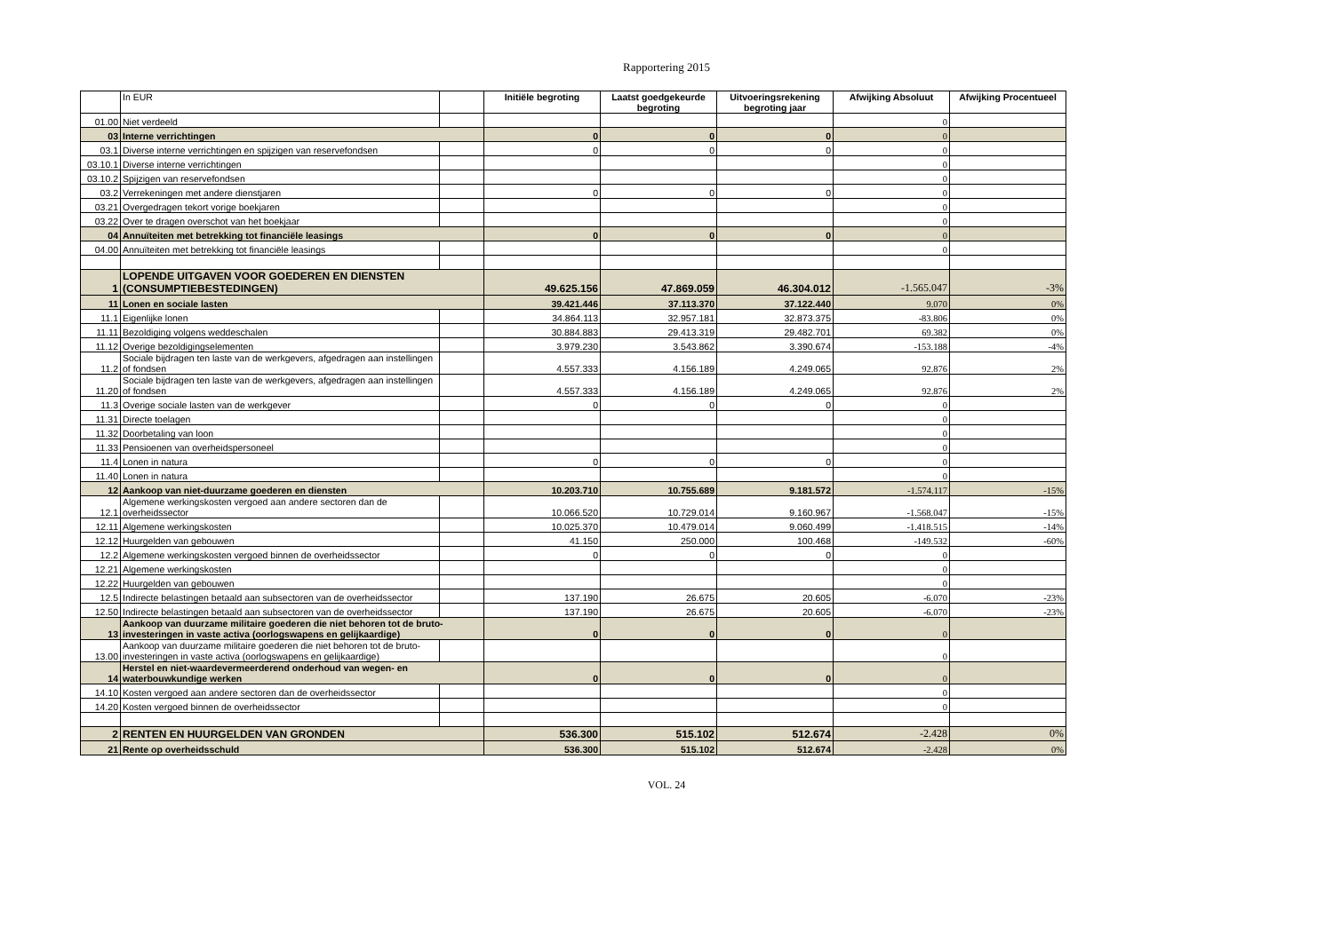Rapportering 2015
| | In EUR | | Initiële begroting | Laatst goedgekeurde begroting | Uitvoeringsrekening begroting jaar | Afwijking Absoluut | Afwijking Procentueel |
| --- | --- | --- | --- | --- | --- | --- | --- |
| 01.00 | Niet verdeeld | | | | | 0 | |
| 03 | Interne verrichtingen | | 0 | 0 | 0 | 0 | |
| 03.1 | Diverse interne verrichtingen en spijzigen van reservefondsen | | 0 | 0 | 0 | 0 | |
| 03.10.1 | Diverse interne verrichtingen | | | | | 0 | |
| 03.10.2 | Spijzigen van reservefondsen | | | | | 0 | |
| 03.2 | Verrekeningen met andere dienstjaren | | 0 | 0 | 0 | 0 | |
| 03.21 | Overgedragen tekort vorige boekjaren | | | | | 0 | |
| 03.22 | Over te dragen overschot van het boekjaar | | | | | 0 | |
| 04 | Annuïteiten met betrekking tot financiële leasings | | 0 | 0 | 0 | 0 | |
| 04.00 | Annuïteiten met betrekking tot financiële leasings | | | | | 0 | |
| 1 | LOPENDE UITGAVEN VOOR GOEDEREN EN DIENSTEN (CONSUMPTIEBESTEDINGEN) | | 49.625.156 | 47.869.059 | 46.304.012 | -1.565.047 | -3% |
| 11 | Lonen en sociale lasten | | 39.421.446 | 37.113.370 | 37.122.440 | 9.070 | 0% |
| 11.1 | Eigenlijke lonen | | 34.864.113 | 32.957.181 | 32.873.375 | -83.806 | 0% |
| 11.11 | Bezoldiging volgens weddeschalen | | 30.884.883 | 29.413.319 | 29.482.701 | 69.382 | 0% |
| 11.12 | Overige bezoldigingselementen | | 3.979.230 | 3.543.862 | 3.390.674 | -153.188 | -4% |
| 11.2 | Sociale bijdragen ten laste van de werkgevers, afgedragen aan instellingen of fondsen | | 4.557.333 | 4.156.189 | 4.249.065 | 92.876 | 2% |
| 11.20 | Sociale bijdragen ten laste van de werkgevers, afgedragen aan instellingen of fondsen | | 4.557.333 | 4.156.189 | 4.249.065 | 92.876 | 2% |
| 11.3 | Overige sociale lasten van de werkgever | | 0 | 0 | 0 | 0 | |
| 11.31 | Directe toelagen | | | | | 0 | |
| 11.32 | Doorbetaling van loon | | | | | 0 | |
| 11.33 | Pensioenen van overheidspersoneel | | | | | 0 | |
| 11.4 | Lonen in natura | | 0 | 0 | 0 | 0 | |
| 11.40 | Lonen in natura | | | | | 0 | |
| 12 | Aankoop van niet-duurzame goederen en diensten | | 10.203.710 | 10.755.689 | 9.181.572 | -1.574.117 | -15% |
| 12.1 | Algemene werkingskosten vergoed aan andere sectoren dan de overheidssector | | 10.066.520 | 10.729.014 | 9.160.967 | -1.568.047 | -15% |
| 12.11 | Algemene werkingskosten | | 10.025.370 | 10.479.014 | 9.060.499 | -1.418.515 | -14% |
| 12.12 | Huurgelden van gebouwen | | 41.150 | 250.000 | 100.468 | -149.532 | -60% |
| 12.2 | Algemene werkingskosten vergoed binnen de overheidssector | | 0 | 0 | 0 | 0 | |
| 12.21 | Algemene werkingskosten | | | | | 0 | |
| 12.22 | Huurgelden van gebouwen | | | | | 0 | |
| 12.5 | Indirecte belastingen betaald aan subsectoren van de overheidssector | | 137.190 | 26.675 | 20.605 | -6.070 | -23% |
| 12.50 | Indirecte belastingen betaald aan subsectoren van de overheidssector | | 137.190 | 26.675 | 20.605 | -6.070 | -23% |
| 13 | Aankoop van duurzame militaire goederen die niet behoren tot de bruto-investeringen in vaste activa (oorlogswapens en gelijkaardige) | | 0 | 0 | 0 | 0 | |
| 13.00 | Aankoop van duurzame militaire goederen die niet behoren tot de bruto-investeringen in vaste activa (oorlogswapens en gelijkaardige) | | | | | 0 | |
| 14 | Herstel en niet-waardevermeerderend onderhoud van wegen- en waterbouwkundige werken | | 0 | 0 | 0 | 0 | |
| 14.10 | Kosten vergoed aan andere sectoren dan de overheidssector | | | | | 0 | |
| 14.20 | Kosten vergoed binnen de overheidssector | | | | | 0 | |
| 2 | RENTEN EN HUURGELDEN VAN GRONDEN | | 536.300 | 515.102 | 512.674 | -2.428 | 0% |
| 21 | Rente op overheidsschuld | | 536.300 | 515.102 | 512.674 | -2.428 | 0% |
VOL. 24